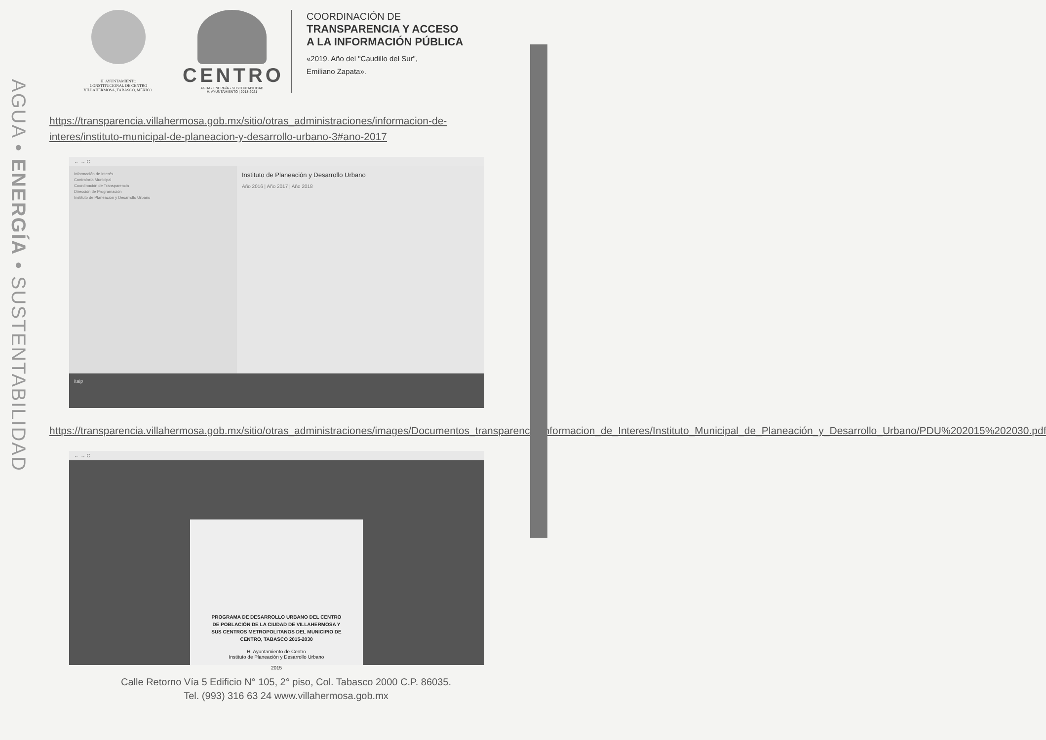AGUA • ENERGÍA • SUSTENTABILIDAD
H. AYUNTAMIENTO
CONSTITUCIONAL DE CENTRO
VILLAHERMOSA, TABASCO, MÉXICO.
CENTRO
AGUA • ENERGÍA • SUSTENTABILIDAD
H. AYUNTAMIENTO | 2018-2021
COORDINACIÓN DE
TRANSPARENCIA Y ACCESO
A LA INFORMACIÓN PÚBLICA
«2019. Año del "Caudillo del Sur",
Emiliano Zapata».
https://transparencia.villahermosa.gob.mx/sitio/otras_administraciones/informacion-de-interes/instituto-municipal-de-planeacion-y-desarrollo-urbano-3#ano-2017
← → C
Información de interés
Contraloría Municipal
Coordinación de Transparencia
Dirección de Programación
Instituto de Planeación y Desarrollo Urbano
Instituto de Planeación y Desarrollo Urbano
Año 2016 | Año 2017 | Año 2018
itaip
https://transparencia.villahermosa.gob.mx/sitio/otras_administraciones/images/Documentos_transparencia/Informacion_de_Interes/Instituto_Municipal_de_Planeación_y_Desarrollo_Urbano/PDU%202015%202030.pdf
← → C
PROGRAMA DE DESARROLLO URBANO DEL CENTRO DE POBLACIÓN DE LA CIUDAD DE VILLAHERMOSA Y SUS CENTROS METROPOLITANOS DEL MUNICIPIO DE CENTRO, TABASCO 2015-2030
H. Ayuntamiento de Centro
Instituto de Planeación y Desarrollo Urbano
2015
Calle Retorno Vía 5 Edificio N° 105, 2° piso, Col. Tabasco 2000 C.P. 86035.
Tel. (993) 316 63 24 www.villahermosa.gob.mx